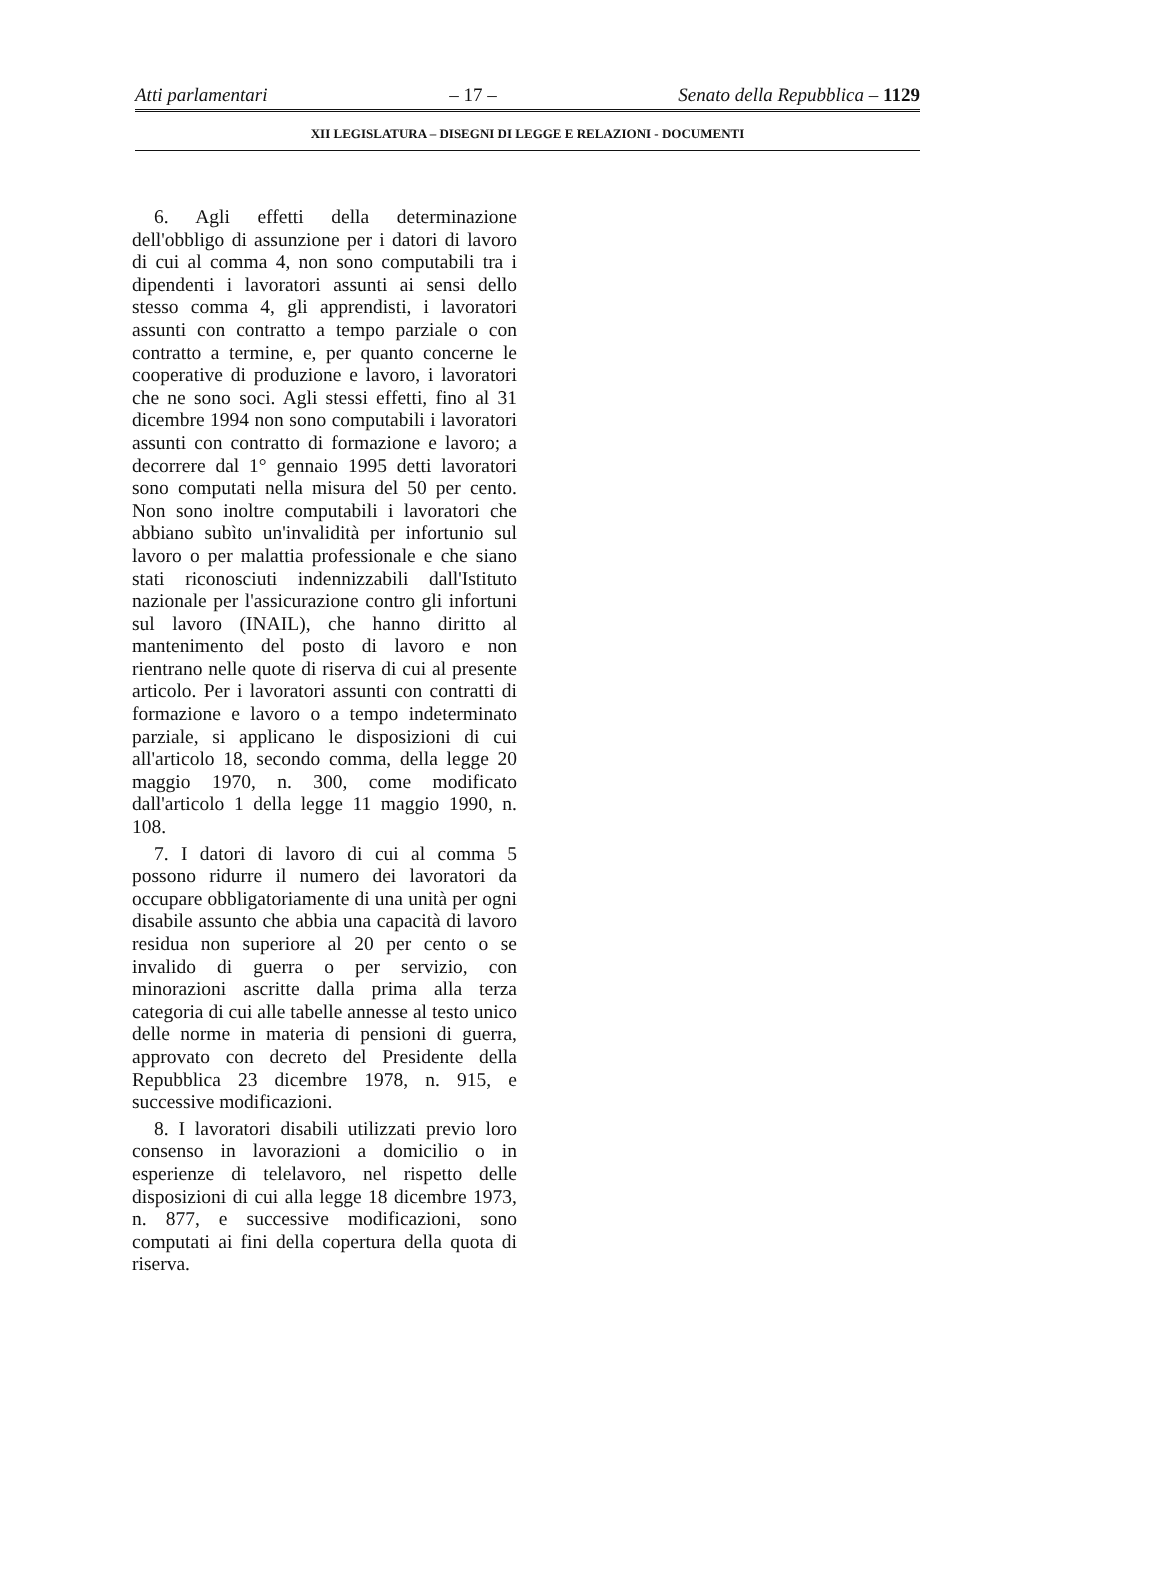Atti parlamentari – 17 – Senato della Repubblica – 1129
XII LEGISLATURA – DISEGNI DI LEGGE E RELAZIONI - DOCUMENTI
6. Agli effetti della determinazione dell'obbligo di assunzione per i datori di lavoro di cui al comma 4, non sono computabili tra i dipendenti i lavoratori assunti ai sensi dello stesso comma 4, gli apprendisti, i lavoratori assunti con contratto a tempo parziale o con contratto a termine, e, per quanto concerne le cooperative di produzione e lavoro, i lavoratori che ne sono soci. Agli stessi effetti, fino al 31 dicembre 1994 non sono computabili i lavoratori assunti con contratto di formazione e lavoro; a decorrere dal 1° gennaio 1995 detti lavoratori sono computati nella misura del 50 per cento. Non sono inoltre computabili i lavoratori che abbiano subìto un'invalidità per infortunio sul lavoro o per malattia professionale e che siano stati riconosciuti indennizzabili dall'Istituto nazionale per l'assicurazione contro gli infortuni sul lavoro (INAIL), che hanno diritto al mantenimento del posto di lavoro e non rientrano nelle quote di riserva di cui al presente articolo. Per i lavoratori assunti con contratti di formazione e lavoro o a tempo indeterminato parziale, si applicano le disposizioni di cui all'articolo 18, secondo comma, della legge 20 maggio 1970, n. 300, come modificato dall'articolo 1 della legge 11 maggio 1990, n. 108.
7. I datori di lavoro di cui al comma 5 possono ridurre il numero dei lavoratori da occupare obbligatoriamente di una unità per ogni disabile assunto che abbia una capacità di lavoro residua non superiore al 20 per cento o se invalido di guerra o per servizio, con minorazioni ascritte dalla prima alla terza categoria di cui alle tabelle annesse al testo unico delle norme in materia di pensioni di guerra, approvato con decreto del Presidente della Repubblica 23 dicembre 1978, n. 915, e successive modificazioni.
8. I lavoratori disabili utilizzati previo loro consenso in lavorazioni a domicilio o in esperienze di telelavoro, nel rispetto delle disposizioni di cui alla legge 18 dicembre 1973, n. 877, e successive modificazioni, sono computati ai fini della copertura della quota di riserva.